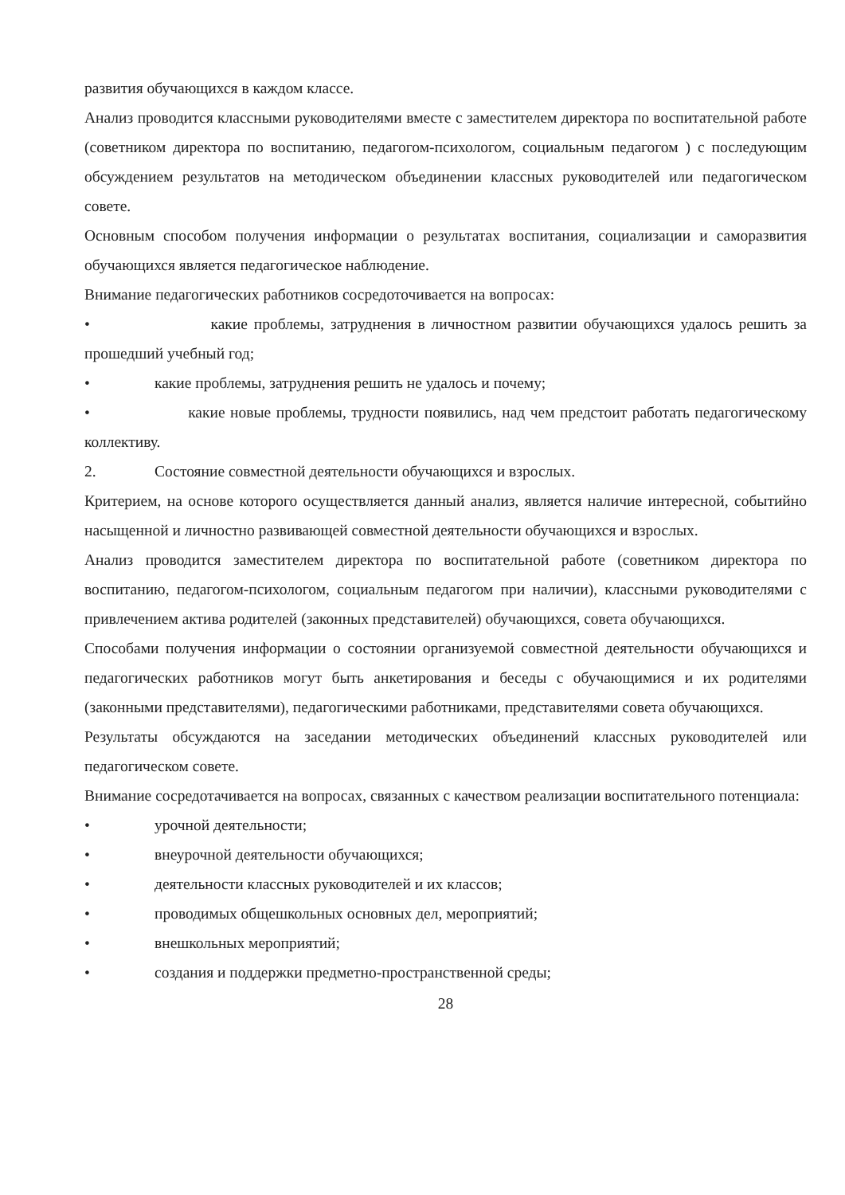развития обучающихся в каждом классе.
Анализ проводится классными руководителями вместе с заместителем директора по воспитательной работе (советником директора по воспитанию, педагогом-психологом, социальным педагогом ) с последующим обсуждением результатов на методическом объединении классных руководителей или педагогическом совете.
Основным способом получения информации о результатах воспитания, социализации и саморазвития обучающихся является педагогическое наблюдение.
Внимание педагогических работников сосредоточивается на вопросах:
• какие проблемы, затруднения в личностном развитии обучающихся удалось решить за прошедший учебный год;
• какие проблемы, затруднения решить не удалось и почему;
• какие новые проблемы, трудности появились, над чем предстоит работать педагогическому коллективу.
2. Состояние совместной деятельности обучающихся и взрослых.
Критерием, на основе которого осуществляется данный анализ, является наличие интересной, событийно насыщенной и личностно развивающей совместной деятельности обучающихся и взрослых.
Анализ проводится заместителем директора по воспитательной работе (советником директора по воспитанию, педагогом-психологом, социальным педагогом при наличии), классными руководителями с привлечением актива родителей (законных представителей) обучающихся, совета обучающихся.
Способами получения информации о состоянии организуемой совместной деятельности обучающихся и педагогических работников могут быть анкетирования и беседы с обучающимися и их родителями (законными представителями), педагогическими работниками, представителями совета обучающихся.
Результаты обсуждаются на заседании методических объединений классных руководителей или педагогическом совете.
Внимание сосредотачивается на вопросах, связанных с качеством реализации воспитательного потенциала:
• урочной деятельности;
• внеурочной деятельности обучающихся;
• деятельности классных руководителей и их классов;
• проводимых общешкольных основных дел, мероприятий;
• внешкольных мероприятий;
• создания и поддержки предметно-пространственной среды;
28